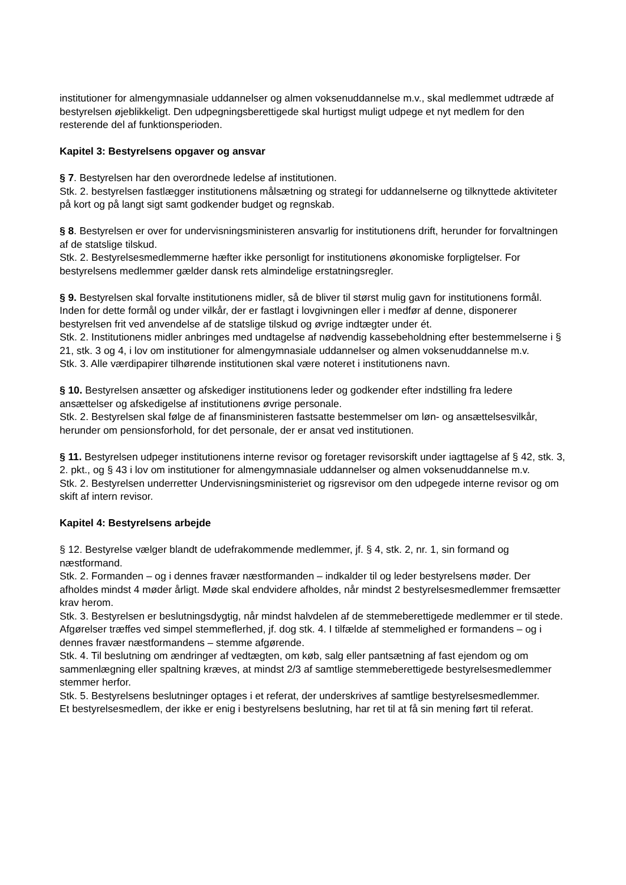institutioner for almengymnasiale uddannelser og almen voksenuddannelse m.v., skal medlemmet udtræde af bestyrelsen øjeblikkeligt. Den udpegningsberettigede skal hurtigst muligt udpege et nyt medlem for den resterende del af funktionsperioden.
Kapitel 3: Bestyrelsens opgaver og ansvar
§ 7. Bestyrelsen har den overordnede ledelse af institutionen.
Stk. 2. bestyrelsen fastlægger institutionens målsætning og strategi for uddannelserne og tilknyttede aktiviteter på kort og på langt sigt samt godkender budget og regnskab.
§ 8. Bestyrelsen er over for undervisningsministeren ansvarlig for institutionens drift, herunder for forvaltningen af de statslige tilskud.
Stk. 2. Bestyrelsesmedlemmerne hæfter ikke personligt for institutionens økonomiske forpligtelser. For bestyrelsens medlemmer gælder dansk rets almindelige erstatningsregler.
§ 9. Bestyrelsen skal forvalte institutionens midler, så de bliver til størst mulig gavn for institutionens formål. Inden for dette formål og under vilkår, der er fastlagt i lovgivningen eller i medfør af denne, disponerer bestyrelsen frit ved anvendelse af de statslige tilskud og øvrige indtægter under ét.
Stk. 2. Institutionens midler anbringes med undtagelse af nødvendig kassebeholdning efter bestemmelserne i § 21, stk. 3 og 4, i lov om institutioner for almengymnasiale uddannelser og almen voksenuddannelse m.v.
Stk. 3. Alle værdipapirer tilhørende institutionen skal være noteret i institutionens navn.
§ 10. Bestyrelsen ansætter og afskediger institutionens leder og godkender efter indstilling fra ledere ansættelser og afskedigelse af institutionens øvrige personale.
Stk. 2. Bestyrelsen skal følge de af finansministeren fastsatte bestemmelser om løn- og ansættelsesvilkår, herunder om pensionsforhold, for det personale, der er ansat ved institutionen.
§ 11. Bestyrelsen udpeger institutionens interne revisor og foretager revisorskift under iagttagelse af § 42, stk. 3, 2. pkt., og § 43 i lov om institutioner for almengymnasiale uddannelser og almen voksenuddannelse m.v.
Stk. 2. Bestyrelsen underretter Undervisningsministeriet og rigsrevisor om den udpegede interne revisor og om skift af intern revisor.
Kapitel 4: Bestyrelsens arbejde
§ 12. Bestyrelse vælger blandt de udefrakommende medlemmer, jf. § 4, stk. 2, nr. 1, sin formand og næstformand.
Stk. 2. Formanden – og i dennes fravær næstformanden – indkalder til og leder bestyrelsens møder. Der afholdes mindst 4 møder årligt. Møde skal endvidere afholdes, når mindst 2 bestyrelsesmedlemmer fremsætter krav herom.
Stk. 3. Bestyrelsen er beslutningsdygtig, når mindst halvdelen af de stemmeberettigede medlemmer er til stede. Afgørelser træffes ved simpel stemmeflerhed, jf. dog stk. 4. I tilfælde af stemmelighed er formandens – og i dennes fravær næstformandens – stemme afgørende.
Stk. 4. Til beslutning om ændringer af vedtægten, om køb, salg eller pantsætning af fast ejendom og om sammenlægning eller spaltning kræves, at mindst 2/3 af samtlige stemmeberettigede bestyrelsesmedlemmer stemmer herfor.
Stk. 5. Bestyrelsens beslutninger optages i et referat, der underskrives af samtlige bestyrelsesmedlemmer.
Et bestyrelsesmedlem, der ikke er enig i bestyrelsens beslutning, har ret til at få sin mening ført til referat.